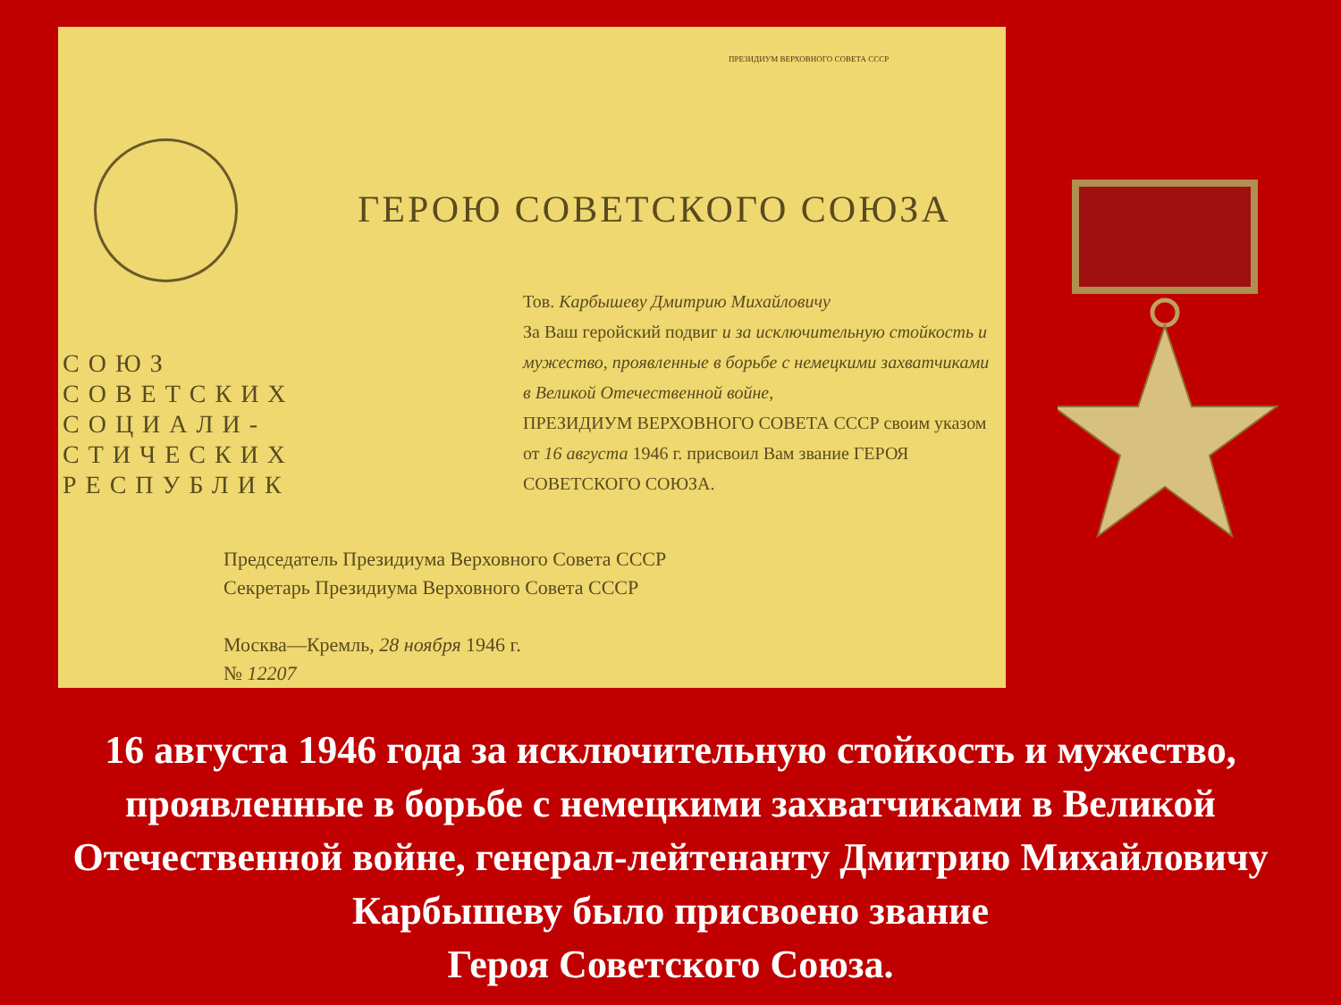ПРЕЗИДИУМ ВЕРХОВНОГО СОВЕТА СССР
ГЕРОЮ СОВЕТСКОГО СОЮЗА
СОЮЗ
СОВЕТСКИХ
СОЦИАЛИ-
СТИЧЕСКИХ
РЕСПУБЛИК
Тов. Карбышеву Дмитрию Михайловичу
За Ваш геройский подвиг и за исключительную стойкость и мужество, проявленные в борьбе с немецкими захватчиками в Великой Отечественной войне,
ПРЕЗИДИУМ ВЕРХОВНОГО СОВЕТА СССР своим указом от 16 августа 1946 г. присвоил Вам звание ГЕРОЯ СОВЕТСКОГО СОЮЗА.
Председатель Президиума Верховного Совета СССР
Секретарь Президиума Верховного Совета СССР
Москва—Кремль, 28 ноября 1946 г.
№ 12207
16 августа 1946 года за исключительную стойкость и мужество, проявленные в борьбе с немецкими захватчиками в Великой Отечественной войне, генерал-лейтенанту Дмитрию Михайловичу Карбышеву было присвоено звание
Героя Советского Союза.